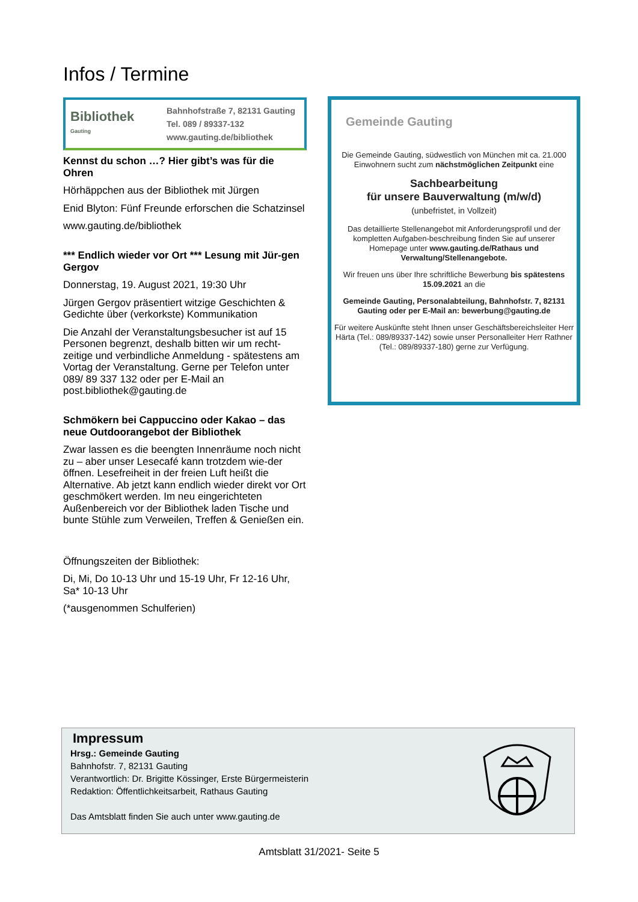Infos / Termine
Bibliothek
Gauting
Bahnhofstraße 7, 82131 Gauting
Tel. 089 / 89337-132
www.gauting.de/bibliothek
Kennst du schon …? Hier gibt’s was für die Ohren
Hörhäppchen aus der Bibliothek mit Jürgen
Enid Blyton: Fünf Freunde erforschen die Schatzinsel
www.gauting.de/bibliothek
*** Endlich wieder vor Ort *** Lesung mit Jür-gen Gergov
Donnerstag, 19. August 2021, 19:30 Uhr
Jürgen Gergov präsentiert witzige Geschichten & Gedichte über (verkorkste) Kommunikation
Die Anzahl der Veranstaltungsbesucher ist auf 15 Personen begrenzt, deshalb bitten wir um recht-zeitige und verbindliche Anmeldung - spätestens am Vortag der Veranstaltung. Gerne per Telefon unter 089/ 89 337 132 oder per E-Mail an post.bibliothek@gauting.de
Schmökern bei Cappuccino oder Kakao – das neue Outdoorangebot der Bibliothek
Zwar lassen es die beengten Innenräume noch nicht zu – aber unser Lesecafé kann trotzdem wie-der öffnen. Lesefreiheit in der freien Luft heißt die Alternative. Ab jetzt kann endlich wieder direkt vor Ort geschmökert werden. Im neu eingerichteten Außenbereich vor der Bibliothek laden Tische und bunte Stühle zum Verweilen, Treffen & Genießen ein.
Öffnungszeiten der Bibliothek:
Di, Mi, Do 10-13 Uhr und 15-19 Uhr, Fr 12-16 Uhr, Sa* 10-13 Uhr
(*ausgenommen Schulferien)
Gemeinde Gauting
Die Gemeinde Gauting, südwestlich von München mit ca. 21.000 Einwohnern sucht zum nächstmöglichen Zeitpunkt eine
Sachbearbeitung
für unsere Bauverwaltung (m/w/d)
(unbefristet, in Vollzeit)
Das detaillierte Stellenangebot mit Anforderungsprofil und der kompletten Aufgaben-beschreibung finden Sie auf unserer Homepage unter www.gauting.de/Rathaus und Verwaltung/Stellenangebote.
Wir freuen uns über Ihre schriftliche Bewerbung bis spätestens 15.09.2021 an die
Gemeinde Gauting, Personalabteilung, Bahnhofstr. 7, 82131 Gauting oder per E-Mail an: bewerbung@gauting.de
Für weitere Auskünfte steht Ihnen unser Geschäftsbereichsleiter Herr Härta (Tel.: 089/89337-142) sowie unser Personalleiter Herr Rathner (Tel.: 089/89337-180) gerne zur Verfügung.
Impressum
Hrsg.: Gemeinde Gauting
Bahnhofstr. 7, 82131 Gauting
Verantwortlich: Dr. Brigitte Kössinger, Erste Bürgermeisterin
Redaktion: Öffentlichkeitsarbeit, Rathaus Gauting
Das Amtsblatt finden Sie auch unter www.gauting.de
Amtsblatt 31/2021- Seite 5